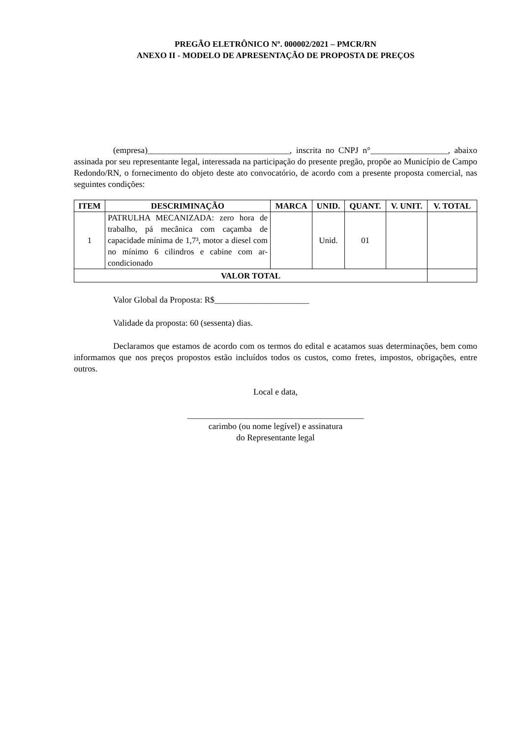PREGÃO ELETRÔNICO Nº. 000002/2021 – PMCR/RN
ANEXO II - MODELO DE APRESENTAÇÃO DE PROPOSTA DE PREÇOS
(empresa)_________________________________, inscrita no CNPJ n°__________________, abaixo assinada por seu representante legal, interessada na participação do presente pregão, propõe ao Município de Campo Redondo/RN, o fornecimento do objeto deste ato convocatório, de acordo com a presente proposta comercial, nas seguintes condições:
| ITEM | DESCRIMINAÇÃO | MARCA | UNID. | QUANT. | V. UNIT. | V. TOTAL |
| --- | --- | --- | --- | --- | --- | --- |
| 1 | PATRULHA MECANIZADA: zero hora de trabalho, pá mecânica com caçamba de capacidade mínima de 1,7³, motor a diesel com no mínimo 6 cilindros e cabine com ar-condicionado | | Unid. | 01 | | |
| VALOR TOTAL | | | | | | |
Valor Global da Proposta: R$______________________
Validade da proposta: 60 (sessenta) dias.
Declaramos que estamos de acordo com os termos do edital e acatamos suas determinações, bem como informamos que nos preços propostos estão incluídos todos os custos, como fretes, impostos, obrigações, entre outros.
Local e data,
_________________________________________
carimbo (ou nome legível) e assinatura
do Representante legal